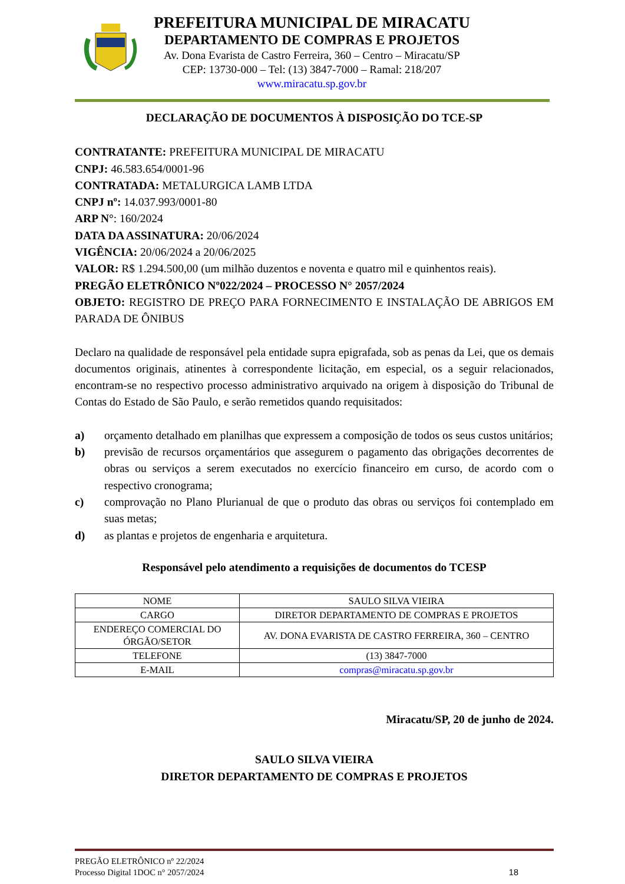PREFEITURA MUNICIPAL DE MIRACATU
DEPARTAMENTO DE COMPRAS E PROJETOS
Av. Dona Evarista de Castro Ferreira, 360 – Centro – Miracatu/SP
CEP: 13730-000 – Tel: (13) 3847-7000 – Ramal: 218/207
www.miracatu.sp.gov.br
DECLARAÇÃO DE DOCUMENTOS À DISPOSIÇÃO DO TCE-SP
CONTRATANTE: PREFEITURA MUNICIPAL DE MIRACATU
CNPJ: 46.583.654/0001-96
CONTRATADA: METALURGICA LAMB LTDA
CNPJ nº: 14.037.993/0001-80
ARP N°: 160/2024
DATA DA ASSINATURA: 20/06/2024
VIGÊNCIA: 20/06/2024 a 20/06/2025
VALOR: R$ 1.294.500,00 (um milhão duzentos e noventa e quatro mil e quinhentos reais).
PREGÃO ELETRÔNICO Nº022/2024 – PROCESSO N° 2057/2024
OBJETO: REGISTRO DE PREÇO PARA FORNECIMENTO E INSTALAÇÃO DE ABRIGOS EM PARADA DE ÔNIBUS
Declaro na qualidade de responsável pela entidade supra epigrafada, sob as penas da Lei, que os demais documentos originais, atinentes à correspondente licitação, em especial, os a seguir relacionados, encontram-se no respectivo processo administrativo arquivado na origem à disposição do Tribunal de Contas do Estado de São Paulo, e serão remetidos quando requisitados:
a) orçamento detalhado em planilhas que expressem a composição de todos os seus custos unitários;
b) previsão de recursos orçamentários que assegurem o pagamento das obrigações decorrentes de obras ou serviços a serem executados no exercício financeiro em curso, de acordo com o respectivo cronograma;
c) comprovação no Plano Plurianual de que o produto das obras ou serviços foi contemplado em suas metas;
d) as plantas e projetos de engenharia e arquitetura.
Responsável pelo atendimento a requisições de documentos do TCESP
| NOME | SAULO SILVA VIEIRA |
| CARGO | DIRETOR DEPARTAMENTO DE COMPRAS E PROJETOS |
| ENDEREÇO COMERCIAL DO ÓRGÃO/SETOR | AV. DONA EVARISTA DE CASTRO FERREIRA, 360 – CENTRO |
| TELEFONE | (13) 3847-7000 |
| E-MAIL | compras@miracatu.sp.gov.br |
Miracatu/SP, 20 de junho de 2024.
SAULO SILVA VIEIRA
DIRETOR DEPARTAMENTO DE COMPRAS E PROJETOS
PREGÃO ELETRÔNICO nº 22/2024
Processo Digital 1DOC n° 2057/2024 18